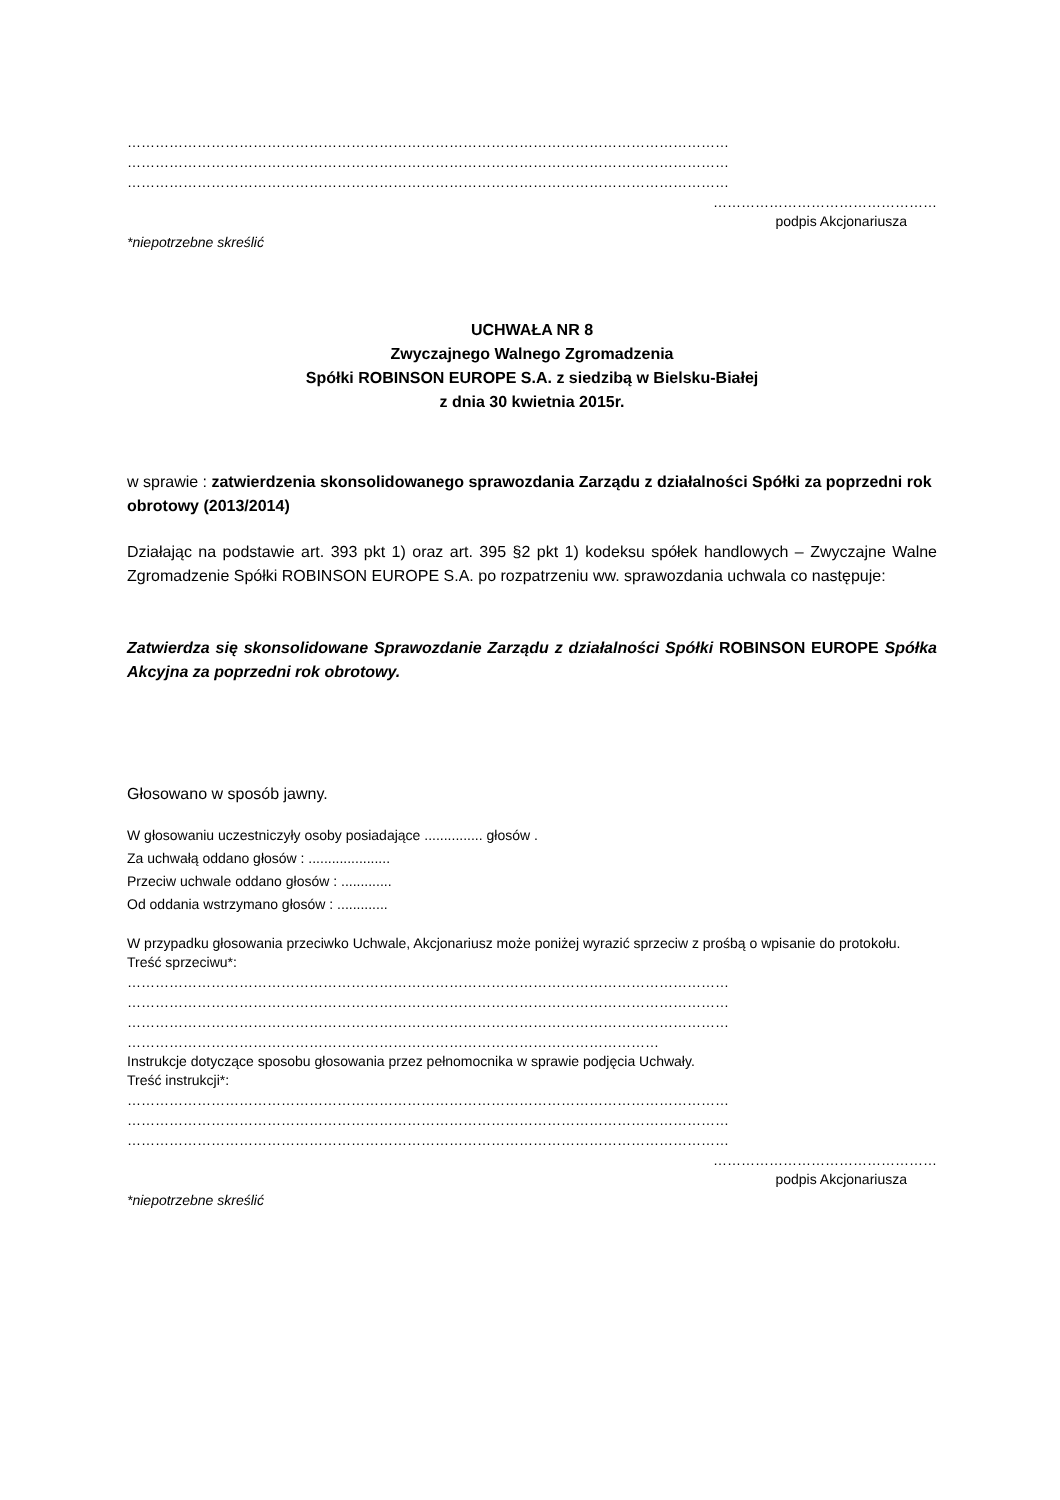…………………………………………………………………………………………………………………
…………………………………………………………………………………………………………………
…………………………………………………………………………………………………………………
…………………………………………
podpis Akcjonariusza
*niepotrzebne skreślić
UCHWAŁA NR 8
Zwyczajnego Walnego Zgromadzenia
Spółki ROBINSON EUROPE S.A. z siedzibą w Bielsku-Białej
z dnia 30 kwietnia 2015r.
w sprawie : zatwierdzenia skonsolidowanego sprawozdania Zarządu z działalności Spółki za poprzedni rok obrotowy (2013/2014)
Działając na podstawie art. 393 pkt 1) oraz art. 395 §2 pkt 1) kodeksu spółek handlowych – Zwyczajne Walne Zgromadzenie Spółki ROBINSON EUROPE S.A. po rozpatrzeniu ww. sprawozdania uchwala co następuje:
Zatwierdza się skonsolidowane Sprawozdanie Zarządu z działalności Spółki ROBINSON EUROPE Spółka Akcyjna za poprzedni rok obrotowy.
Głosowano w sposób jawny.
W głosowaniu uczestniczyły osoby posiadające ............... głosów .
Za uchwałą oddano głosów : .....................
Przeciw uchwale oddano głosów : .............
Od oddania wstrzymano głosów : .............
W przypadku głosowania przeciwko Uchwale, Akcjonariusz może poniżej wyrazić sprzeciw z prośbą o wpisanie do protokołu.
Treść sprzeciwu*:
…………………………………………………………………………………………………………………
…………………………………………………………………………………………………………………
…………………………………………………………………………………………………………………
……………………………………………………………………………………………………
Instrukcje dotyczące sposobu głosowania przez pełnomocnika w sprawie podjęcia Uchwały.
Treść instrukcji*:
…………………………………………………………………………………………………………………
…………………………………………………………………………………………………………………
…………………………………………………………………………………………………………………
…………………………………………
podpis Akcjonariusza
*niepotrzebne skreślić